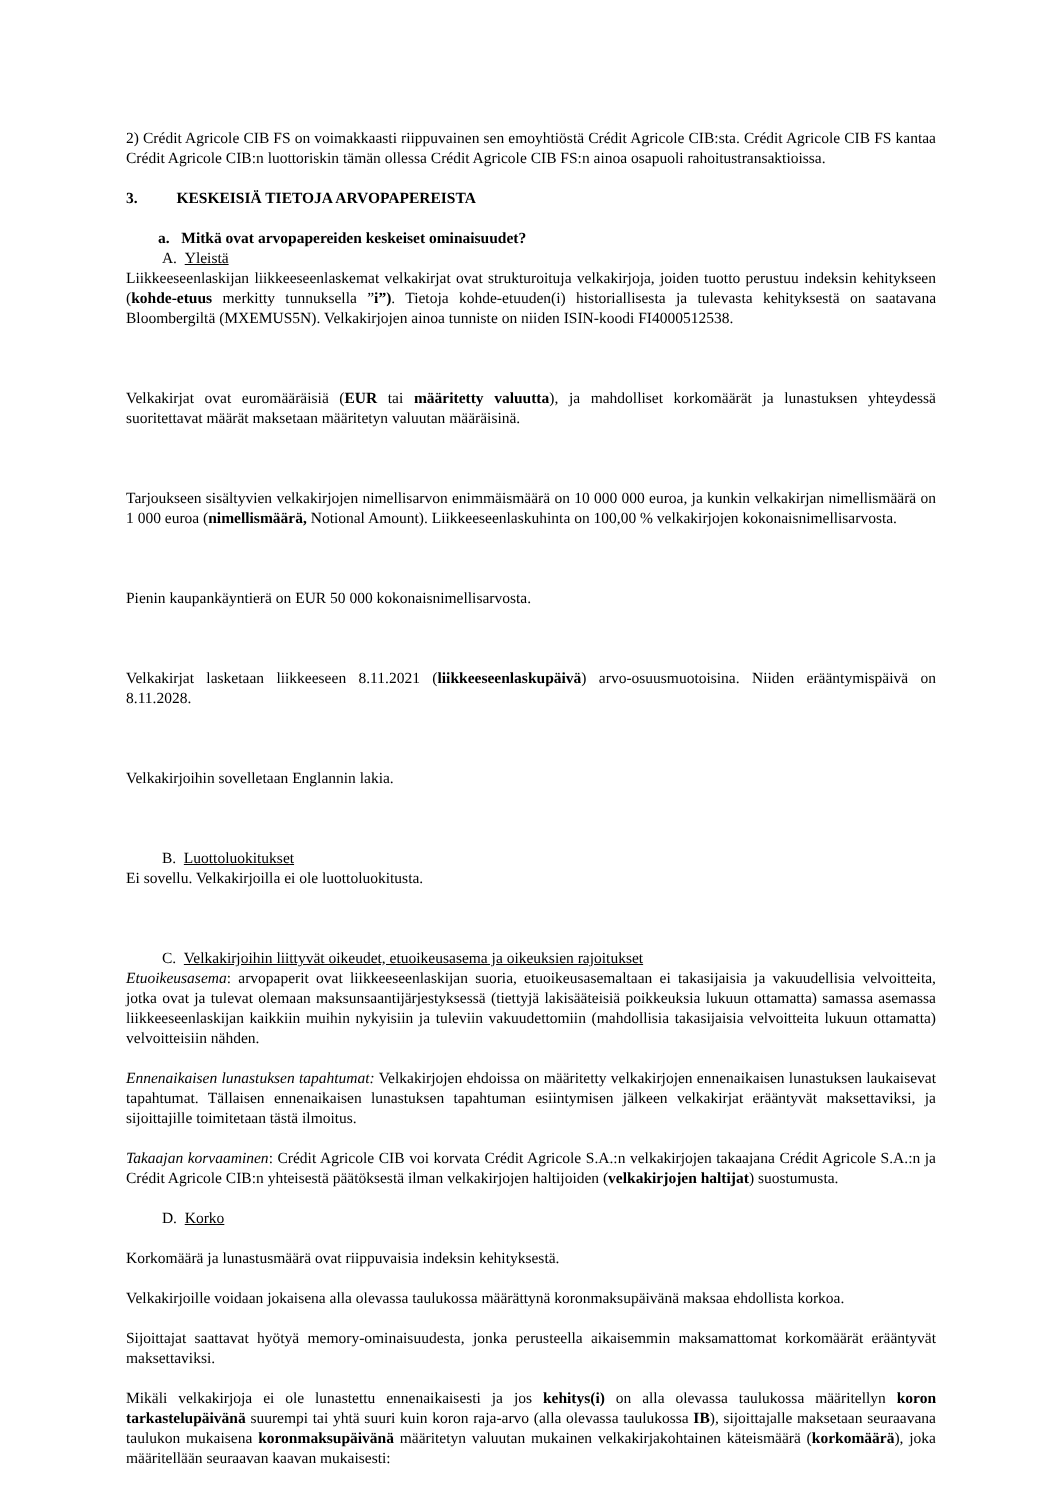2) Crédit Agricole CIB FS on voimakkaasti riippuvainen sen emoyhtiöstä Crédit Agricole CIB:sta. Crédit Agricole CIB FS kantaa Crédit Agricole CIB:n luottoriskin tämän ollessa Crédit Agricole CIB FS:n ainoa osapuoli rahoitustransaktioissa.
3. KESKEISIÄ TIETOJA ARVOPAPEREISTA
a. Mitkä ovat arvopapereiden keskeiset ominaisuudet?
A. Yleistä
Liikkeeseenlaskijan liikkeeseenlaskemat velkakirjat ovat strukturoituja velkakirjoja, joiden tuotto perustuu indeksin kehitykseen (kohde-etuus merkitty tunnuksella ”i”). Tietoja kohde-etuuden(i) historiallisesta ja tulevasta kehityksestä on saatavana Bloombergiltä (MXEMUS5N). Velkakirjojen ainoa tunniste on niiden ISIN-koodi FI4000512538.
Velkakirjat ovat euromääräisiä (EUR tai määritetty valuutta), ja mahdolliset korkomäärät ja lunastuksen yhteydessä suoritettavat määrät maksetaan määritetyn valuutan määräisinä.
Tarjoukseen sisältyvien velkakirjojen nimellisarvon enimmäismäärä on 10 000 000 euroa, ja kunkin velkakirjan nimellismäärä on 1 000 euroa (nimellismäärä, Notional Amount). Liikkeeseenlaskuhinta on 100,00 % velkakirjojen kokonaisnimellisarvosta.
Pienin kaupankäyntierä on EUR 50 000 kokonaisnimellisarvosta.
Velkakirjat lasketaan liikkeeseen 8.11.2021 (liikkeeseenlaskupäivä) arvo-osuusmuotoisina. Niiden erääntymispäivä on 8.11.2028.
Velkakirjoihin sovelletaan Englannin lakia.
B. Luottoluokitukset
Ei sovellu. Velkakirjoilla ei ole luottoluokitusta.
C. Velkakirjoihin liittyvät oikeudet, etuoikeusasema ja oikeuksien rajoitukset
Etuoikeusasema: arvopaperit ovat liikkeeseenlaskijan suoria, etuoikeusasemaltaan ei takasijaisia ja vakuudellisia velvoitteita, jotka ovat ja tulevat olemaan maksunsaantijärjestyksessä (tiettyjä lakisääteisiä poikkeuksia lukuun ottamatta) samassa asemassa liikkeeseenlaskijan kaikkiin muihin nykyisiin ja tuleviin vakuudettomiin (mahdollisia takasijaisia velvoitteita lukuun ottamatta) velvoitteisiin nähden.
Ennenaikaisen lunastuksen tapahtumat: Velkakirjojen ehdoissa on määritetty velkakirjojen ennenaikaisen lunastuksen laukaisevat tapahtumat. Tällaisen ennenaikaisen lunastuksen tapahtuman esiintymisen jälkeen velkakirjat erääntyvät maksettaviksi, ja sijoittajille toimitetaan tästä ilmoitus.
Takaajan korvaaminen: Crédit Agricole CIB voi korvata Crédit Agricole S.A.:n velkakirjojen takaajana Crédit Agricole S.A.:n ja Crédit Agricole CIB:n yhteisestä päätöksestä ilman velkakirjojen haltijoiden (velkakirjojen haltijat) suostumusta.
D. Korko
Korkomäärä ja lunastusmäärä ovat riippuvaisia indeksin kehityksestä.
Velkakirjoille voidaan jokaisena alla olevassa taulukossa määrättynä koronmaksupäivänä maksaa ehdollista korkoa.
Sijoittajat saattavat hyötyä memory-ominaisuudesta, jonka perusteella aikaisemmin maksamattomat korkomäärät erääntyvät maksettaviksi.
Mikäli velkakirjoja ei ole lunastettu ennenaikaisesti ja jos kehitys(i) on alla olevassa taulukossa määritellyn koron tarkastelupäivänä suurempi tai yhtä suuri kuin koron raja-arvo (alla olevassa taulukossa IB), sijoittajalle maksetaan seuraavana taulukon mukaisena koronmaksupäivänä määritetyn valuutan mukainen velkakirjakohtainen käteismäärä (korkomäärä), joka määritellään seuraavan kaavan mukaisesti: